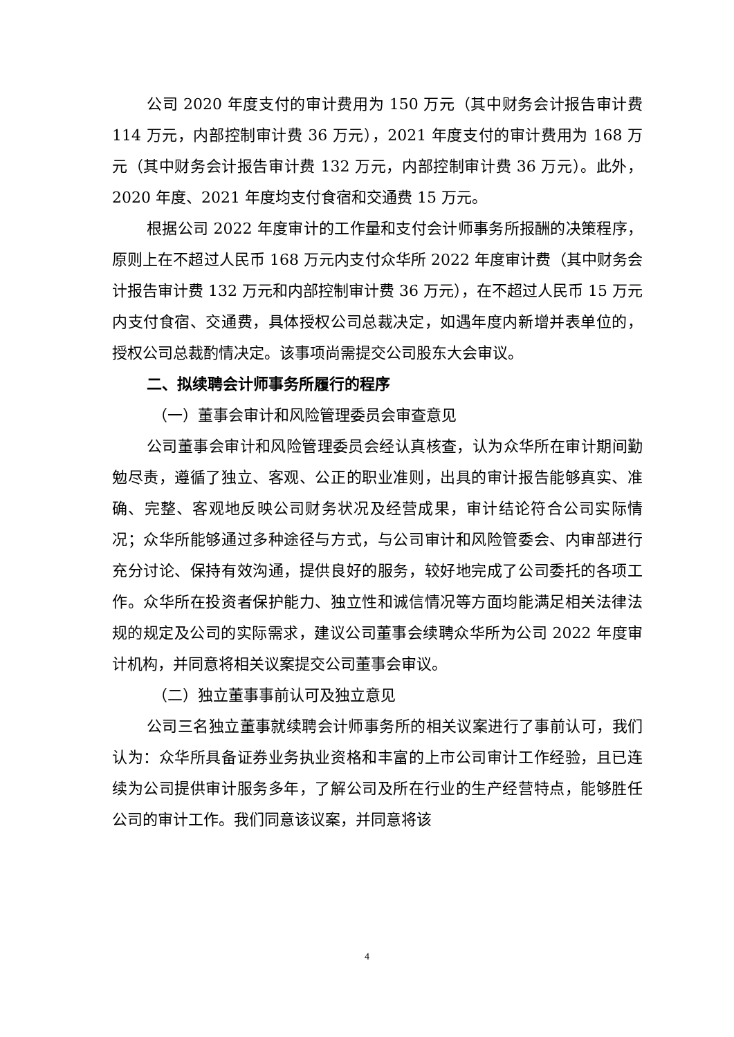公司 2020 年度支付的审计费用为 150 万元（其中财务会计报告审计费 114 万元，内部控制审计费 36 万元），2021 年度支付的审计费用为 168 万元（其中财务会计报告审计费 132 万元，内部控制审计费 36 万元）。此外，2020 年度、2021 年度均支付食宿和交通费 15 万元。
根据公司 2022 年度审计的工作量和支付会计师事务所报酬的决策程序，原则上在不超过人民币 168 万元内支付众华所 2022 年度审计费（其中财务会计报告审计费 132 万元和内部控制审计费 36 万元），在不超过人民币 15 万元内支付食宿、交通费，具体授权公司总裁决定，如遇年度内新增并表单位的，授权公司总裁酌情决定。该事项尚需提交公司股东大会审议。
二、拟续聘会计师事务所履行的程序
（一）董事会审计和风险管理委员会审查意见
公司董事会审计和风险管理委员会经认真核查，认为众华所在审计期间勤勉尽责，遵循了独立、客观、公正的职业准则，出具的审计报告能够真实、准确、完整、客观地反映公司财务状况及经营成果，审计结论符合公司实际情况；众华所能够通过多种途径与方式，与公司审计和风险管委会、内审部进行充分讨论、保持有效沟通，提供良好的服务，较好地完成了公司委托的各项工作。众华所在投资者保护能力、独立性和诚信情况等方面均能满足相关法律法规的规定及公司的实际需求，建议公司董事会续聘众华所为公司 2022 年度审计机构，并同意将相关议案提交公司董事会审议。
（二）独立董事事前认可及独立意见
公司三名独立董事就续聘会计师事务所的相关议案进行了事前认可，我们认为：众华所具备证券业务执业资格和丰富的上市公司审计工作经验，且已连续为公司提供审计服务多年，了解公司及所在行业的生产经营特点，能够胜任公司的审计工作。我们同意该议案，并同意将该
4